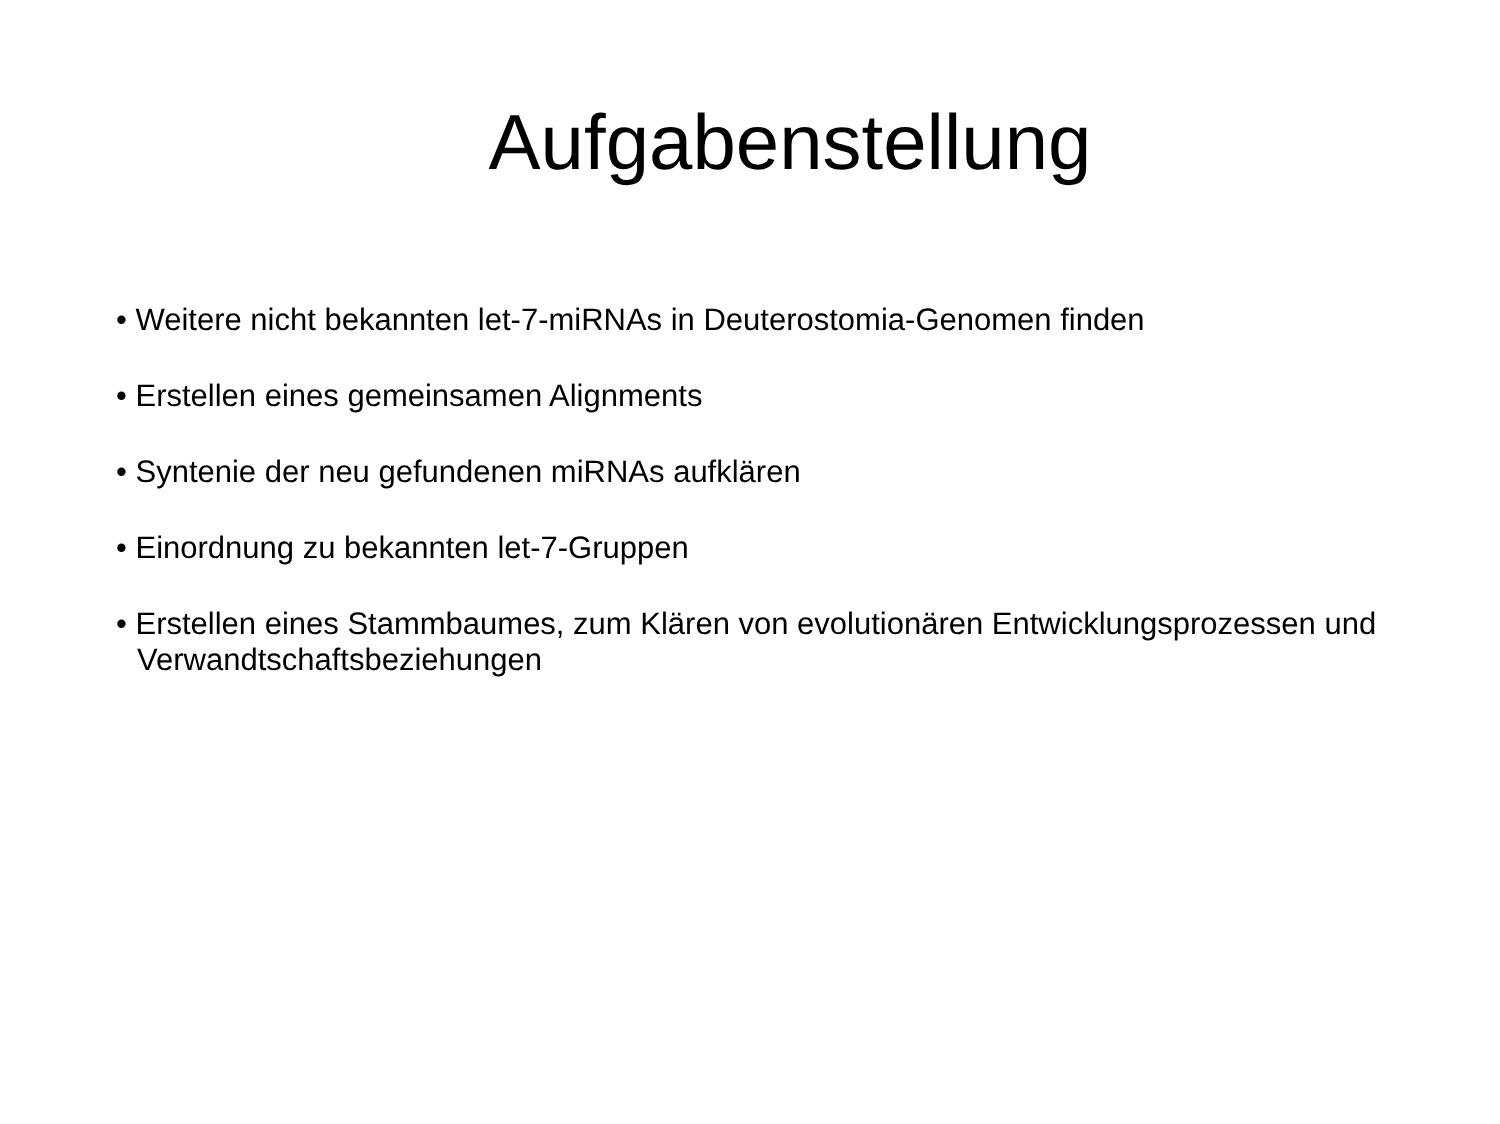Aufgabenstellung
• Weitere nicht bekannten let-7-miRNAs in Deuterostomia-Genomen finden
• Erstellen eines gemeinsamen Alignments
• Syntenie der neu gefundenen miRNAs aufklären
• Einordnung zu bekannten let-7-Gruppen
• Erstellen eines Stammbaumes, zum Klären von evolutionären Entwicklungsprozessen und Verwandtschaftsbeziehungen